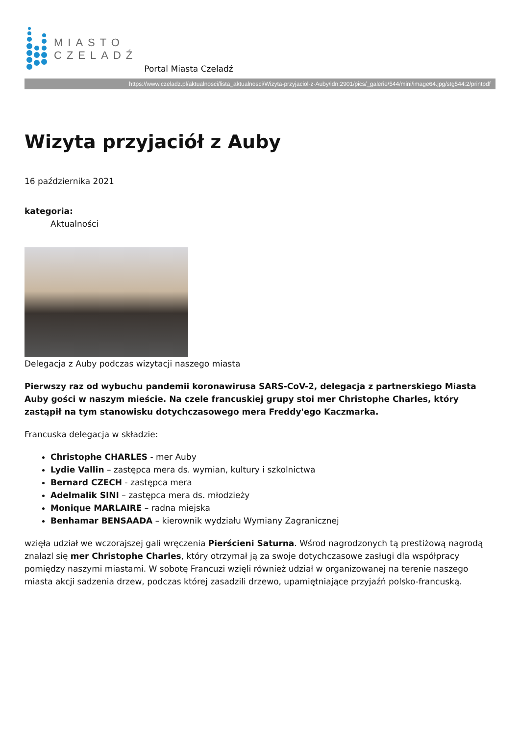MIASTO
CZELADŹ
Portal Miasta Czeladź
https://www.czeladz.pl/aktualnosci/lista_aktualnosci/Wizyta-przyjaciol-z-Auby/idn:2901/pics/_galerie/544/mini/image64.jpg/stg544:2/printpdf
Wizyta przyjaciół z Auby
16 października 2021
kategoria:
Aktualności
Delegacja z Auby podczas wizytacji naszego miasta
Pierwszy raz od wybuchu pandemii koronawirusa SARS-CoV-2, delegacja z partnerskiego Miasta Auby gości w naszym mieście. Na czele francuskiej grupy stoi mer Christophe Charles, który zastąpił na tym stanowisku dotychczasowego mera Freddy'ego Kaczmarka.
Francuska delegacja w składzie:
Christophe CHARLES - mer Auby
Lydie Vallin – zastępca mera ds. wymian, kultury i szkolnictwa
Bernard CZECH - zastępca mera
Adelmalik SINI – zastępca mera ds. młodzieży
Monique MARLAIRE – radna miejska
Benhamar BENSAADA – kierownik wydziału Wymiany Zagranicznej
wzięła udział we wczorajszej gali wręczenia Pierścieni Saturna. Wśrod nagrodzonych tą prestiżową nagrodą znalazl się mer Christophe Charles, który otrzymał ją za swoje dotychczasowe zasługi dla współpracy pomiędzy naszymi miastami. W sobotę Francuzi wzięli również udział w organizowanej na terenie naszego miasta akcji sadzenia drzew, podczas której zasadzili drzewo, upamiętniające przyjaźń polsko-francuską.